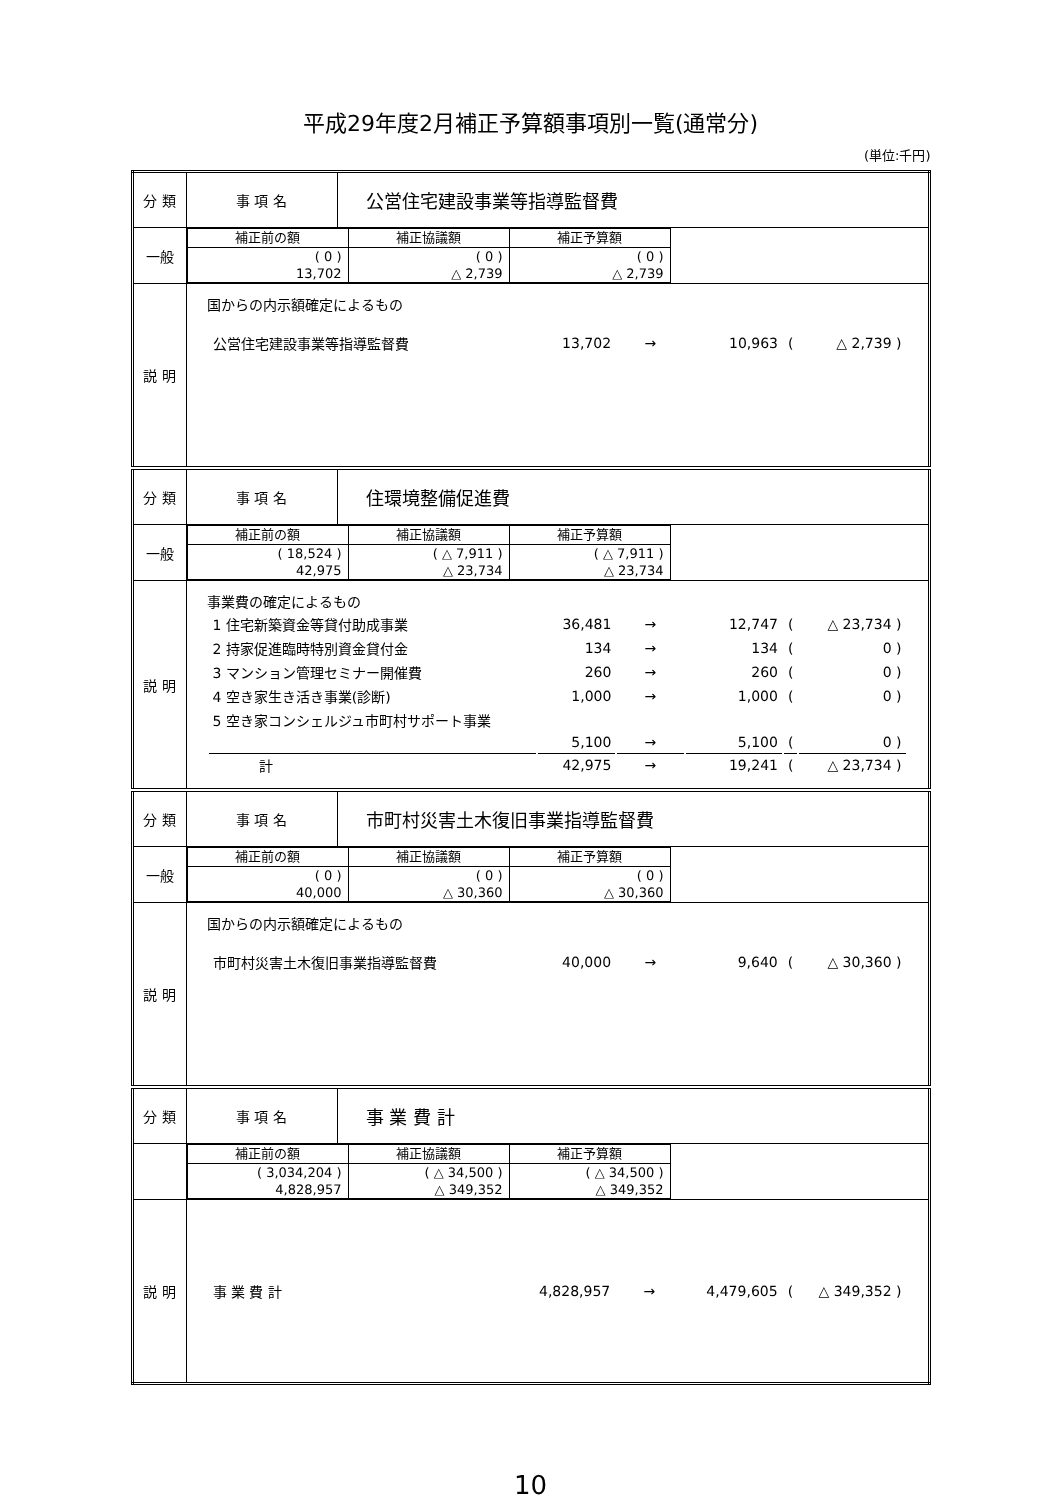平成29年度2月補正予算額事項別一覧(通常分)
(単位:千円)
| 分 類 | 事 項 名 | 公営住宅建設事業等指導監督費 |
| 一般 | / 補正前の額 / 補正協議額 / 補正予算額 / / --- / --- / --- / / ( 0 ) 13,702 / ( 0 ) △ 2,739 / ( 0 ) △ 2,739 / | |
| 説 明 | 国からの内示額確定によるもの / 公営住宅建設事業等指導監督費 / 13,702 / → / 10,963 / ( / △ 2,739 ) / | |
| 分 類 | 事 項 名 | 住環境整備促進費 |
| 一般 | / 補正前の額 / 補正協議額 / 補正予算額 / / --- / --- / --- / / ( 18,524 ) 42,975 / ( △ 7,911 ) △ 23,734 / ( △ 7,911 ) △ 23,734 / | |
| 説 明 | 事業費の確定によるもの / 1 住宅新築資金等貸付助成事業 / 36,481 / → / 12,747 / ( / △ 23,734 ) / / 2 持家促進臨時特別資金貸付金 / 134 / → / 134 / ( / 0 ) / / 3 マンション管理セミナー開催費 / 260 / → / 260 / ( / 0 ) / / 4 空き家生き活き事業(診断) / 1,000 / → / 1,000 / ( / 0 ) / / 5 空き家コンシェルジュ市町村サポート事業 / / / / / / / / 5,100 / → / 5,100 / ( / 0 ) / / 計 / 42,975 / → / 19,241 / ( / △ 23,734 ) / | |
| 分 類 | 事 項 名 | 市町村災害土木復旧事業指導監督費 |
| 一般 | / 補正前の額 / 補正協議額 / 補正予算額 / / --- / --- / --- / / ( 0 ) 40,000 / ( 0 ) △ 30,360 / ( 0 ) △ 30,360 / | |
| 説 明 | 国からの内示額確定によるもの / 市町村災害土木復旧事業指導監督費 / 40,000 / → / 9,640 / ( / △ 30,360 ) / | |
| 分 類 | 事 項 名 | 事 業 費 計 |
| | / 補正前の額 / 補正協議額 / 補正予算額 / / --- / --- / --- / / ( 3,034,204 ) 4,828,957 / ( △ 34,500 ) △ 349,352 / ( △ 34,500 ) △ 349,352 / | |
| 説 明 | / 事 業 費 計 / 4,828,957 / → / 4,479,605 / ( / △ 349,352 ) / | |
10